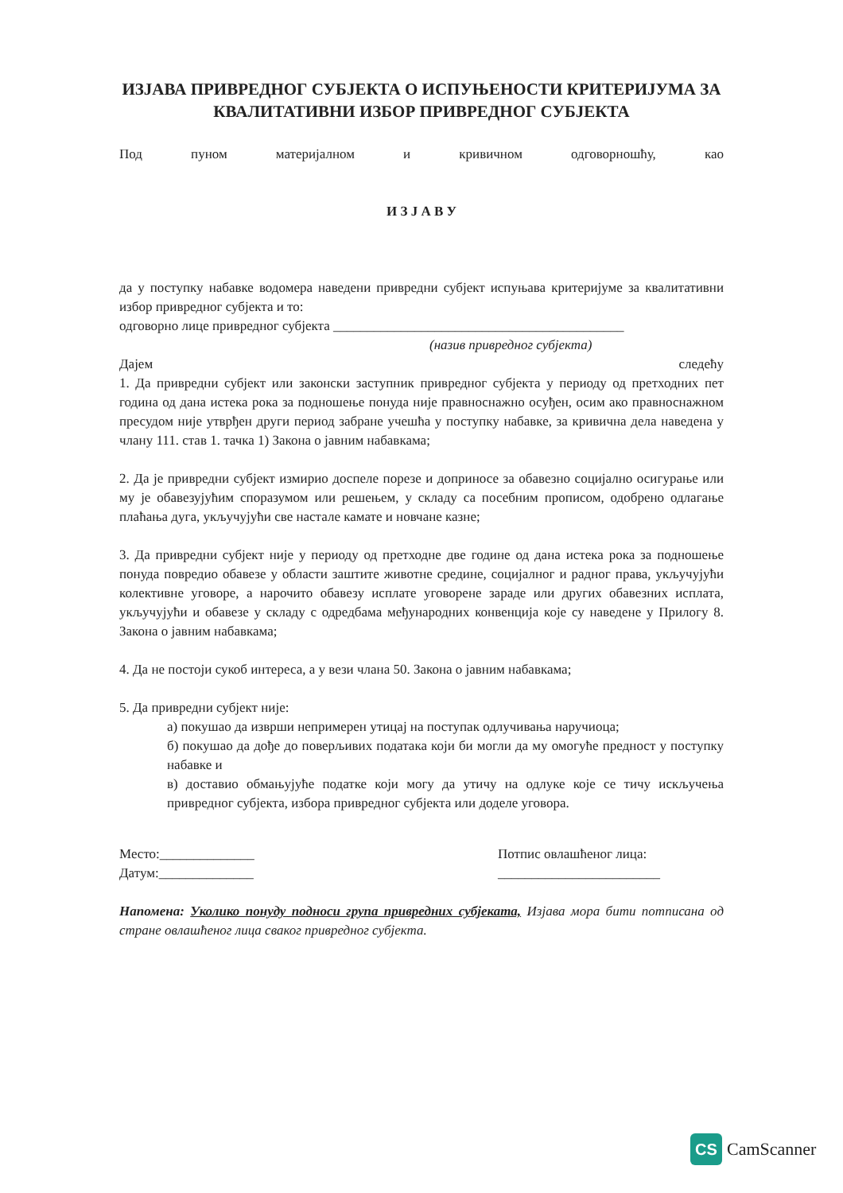ИЗЈАВА ПРИВРЕДНОГ СУБЈЕКТА О ИСПУЊЕНОСТИ КРИТЕРИЈУМА ЗА КВАЛИТАТИВНИ ИЗБОР ПРИВРЕДНОГ СУБЈЕКТА
Под пуном материјалном и кривичном одговорношћу, као
И З Ј А В У
да у поступку набавке водомера наведени привредни субјект испуњава критеријуме за квалитативни избор привредног субјекта и то:
одговорно лице привредног субјекта ___________________________________________
(назив привредног субјекта)
Дајем следећу
1. Да привредни субјект или законски заступник привредног субјекта у периоду од претходних пет година од дана истека рока за подношење понуда није правноснажно осуђен, осим ако правноснажном пресудом није утврђен други период забране учешћа у поступку набавке, за кривична дела наведена у члану 111. став 1. тачка 1) Закона о јавним набавкама;
2. Да је привредни субјект измирио доспеле порезе и доприносе за обавезно социјално осигурање или му је обавезујућим споразумом или решењем, у складу са посебним прописом, одобрено одлагање плаћања дуга, укључујући све настале камате и новчане казне;
3. Да привредни субјект није у периоду од претходне две године од дана истека рока за подношење понуда повредио обавезе у области заштите животне средине, социјалног и радног права, укључујући колективне уговоре, а нарочито обавезу исплате уговорене зараде или других обавезних исплата, укључујући и обавезе у складу с одредбама међународних конвенција које су наведене у Прилогу 8. Закона о јавним набавкама;
4. Да не постоји сукоб интереса, а у вези члана 50. Закона о јавним набавкама;
5. Да привредни субјект није:
а) покушао да изврши непримерен утицај на поступак одлучивања наручиоца;
б) покушао да дође до поверљивих података који би могли да му омогуће предност у поступку набавке и
в) доставио обмањујуће податке који могу да утичу на одлуке које се тичу искључења привредног субјекта, избора привредног субјекта или доделе уговора.
Место:______________
Датум:______________
Потпис овлашћеног лица:
________________________
Напомена: Уколико понуду подноси група привредних субјеката, Изјава мора бити потписана од стране овлашћеног лица сваког привредног субјекта.
CS
CamScanner